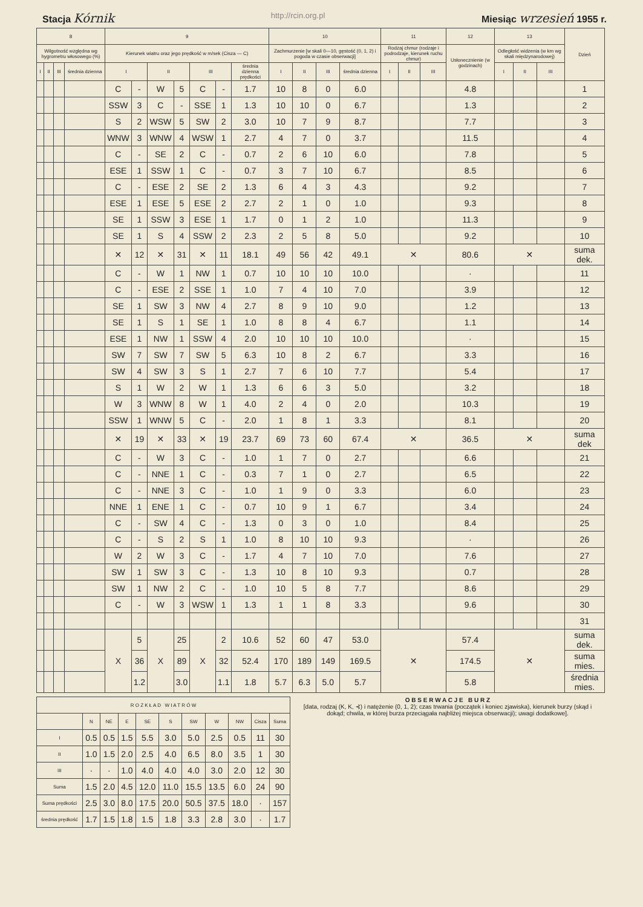Stacja Kórnik http://rcin.org.pl Miesiąc wrzesień 1955 r.
| 8 | | | | 9 | | | | | | | 10 | | | | 11 | | | 12 | 13 | | | Dzień |
| --- | --- | --- | --- | --- | --- | --- | --- | --- | --- | --- | --- | --- | --- | --- | --- | --- | --- | --- | --- | --- | --- | --- |
| Wilgotność względna wg hygrometru włosowego (%) | | | | Kierunek wiatru oraz jego prędkość w m/sek (Cisza — C) | | | | | | | Zachmurzenie [w skali 0—10, gęstość (0, 1, 2) i pogoda w czasie obserwacji] | | | | Rodzaj chmur (rodzaje i podrodzaje, kierunek ruchu chmur) | | | Usłonecznienie (w godzinach) | Odległość widzenia (w km wg skali międzynarodowej) | | | |
| I | II | III | średnia dzienna | I | | II | | III | | średnia dzienna prędkości | I | II | III | średnia dzienna | I | II | III | | I | II | III | |
| | | | | C | - | W | 5 | C | - | 1.7 | 10 | 8 | 0 | 6.0 | | | | 4.8 | | | | 1 |
| | | | | SSW | 3 | C | - | SSE | 1 | 1.3 | 10 | 10 | 0 | 6.7 | | | | 1.3 | | | | 2 |
| | | | | S | 2 | WSW | 5 | SW | 2 | 3.0 | 10 | 7 | 9 | 8.7 | | | | 7.7 | | | | 3 |
| | | | | WNW | 3 | WNW | 4 | WSW | 1 | 2.7 | 4 | 7 | 0 | 3.7 | | | | 11.5 | | | | 4 |
| | | | | C | - | SE | 2 | C | - | 0.7 | 2 | 6 | 10 | 6.0 | | | | 7.8 | | | | 5 |
| | | | | ESE | 1 | SSW | 1 | C | - | 0.7 | 3 | 7 | 10 | 6.7 | | | | 8.5 | | | | 6 |
| | | | | C | - | ESE | 2 | SE | 2 | 1.3 | 6 | 4 | 3 | 4.3 | | | | 9.2 | | | | 7 |
| | | | | ESE | 1 | ESE | 5 | ESE | 2 | 2.7 | 2 | 1 | 0 | 1.0 | | | | 9.3 | | | | 8 |
| | | | | SE | 1 | SSW | 3 | ESE | 1 | 1.7 | 0 | 1 | 2 | 1.0 | | | | 11.3 | | | | 9 |
| | | | | SE | 1 | S | 4 | SSW | 2 | 2.3 | 2 | 5 | 8 | 5.0 | | | | 9.2 | | | | 10 |
| | | | | ✕ | 12 | ✕ | 31 | ✕ | 11 | 18.1 | 49 | 56 | 42 | 49.1 | ✕ | | | 80.6 | ✕ | | | suma dek. |
| | | | | C | - | W | 1 | NW | 1 | 0.7 | 10 | 10 | 10 | 10.0 | | | | · | | | | 11 |
| | | | | C | - | ESE | 2 | SSE | 1 | 1.0 | 7 | 4 | 10 | 7.0 | | | | 3.9 | | | | 12 |
| | | | | SE | 1 | SW | 3 | NW | 4 | 2.7 | 8 | 9 | 10 | 9.0 | | | | 1.2 | | | | 13 |
| | | | | SE | 1 | S | 1 | SE | 1 | 1.0 | 8 | 8 | 4 | 6.7 | | | | 1.1 | | | | 14 |
| | | | | ESE | 1 | NW | 1 | SSW | 4 | 2.0 | 10 | 10 | 10 | 10.0 | | | | · | | | | 15 |
| | | | | SW | 7 | SW | 7 | SW | 5 | 6.3 | 10 | 8 | 2 | 6.7 | | | | 3.3 | | | | 16 |
| | | | | SW | 4 | SW | 3 | S | 1 | 2.7 | 7 | 6 | 10 | 7.7 | | | | 5.4 | | | | 17 |
| | | | | S | 1 | W | 2 | W | 1 | 1.3 | 6 | 6 | 3 | 5.0 | | | | 3.2 | | | | 18 |
| | | | | W | 3 | WNW | 8 | W | 1 | 4.0 | 2 | 4 | 0 | 2.0 | | | | 10.3 | | | | 19 |
| | | | | SSW | 1 | WNW | 5 | C | - | 2.0 | 1 | 8 | 1 | 3.3 | | | | 8.1 | | | | 20 |
| | | | | ✕ | 19 | ✕ | 33 | ✕ | 19 | 23.7 | 69 | 73 | 60 | 67.4 | ✕ | | | 36.5 | ✕ | | | suma dek |
| | | | | C | - | W | 3 | C | - | 1.0 | 1 | 7 | 0 | 2.7 | | | | 6.6 | | | | 21 |
| | | | | C | - | NNE | 1 | C | - | 0.3 | 7 | 1 | 0 | 2.7 | | | | 6.5 | | | | 22 |
| | | | | C | - | NNE | 3 | C | - | 1.0 | 1 | 9 | 0 | 3.3 | | | | 6.0 | | | | 23 |
| | | | | NNE | 1 | ENE | 1 | C | - | 0.7 | 10 | 9 | 1 | 6.7 | | | | 3.4 | | | | 24 |
| | | | | C | - | SW | 4 | C | - | 1.3 | 0 | 3 | 0 | 1.0 | | | | 8.4 | | | | 25 |
| | | | | C | - | S | 2 | S | 1 | 1.0 | 8 | 10 | 10 | 9.3 | | | | · | | | | 26 |
| | | | | W | 2 | W | 3 | C | - | 1.7 | 4 | 7 | 10 | 7.0 | | | | 7.6 | | | | 27 |
| | | | | SW | 1 | SW | 3 | C | - | 1.3 | 10 | 8 | 10 | 9.3 | | | | 0.7 | | | | 28 |
| | | | | SW | 1 | NW | 2 | C | - | 1.0 | 10 | 5 | 8 | 7.7 | | | | 8.6 | | | | 29 |
| | | | | C | - | W | 3 | WSW | 1 | 1.3 | 1 | 1 | 8 | 3.3 | | | | 9.6 | | | | 30 |
| | | | | | | | | | | | | | | | | | | | | | | 31 |
| | | | | X | 5 | X | 25 | X | 2 | 10.6 | 52 | 60 | 47 | 53.0 | ✕ | | | 57.4 | ✕ | | | suma dek. |
| | | | | | 36 | | 89 | | 32 | 52.4 | 170 | 189 | 149 | 169.5 | | | | 174.5 | | | | suma mies. |
| | | | | | 1.2 | | 3.0 | | 1.1 | 1.8 | 5.7 | 6.3 | 5.0 | 5.7 | | | | 5.8 | | | | średnia mies. |
| R O Z K Ł A D W I A T R Ó W | | | | | | | | | | |
| --- | --- | --- | --- | --- | --- | --- | --- | --- | --- | --- |
| | N | NE | E | SE | S | SW | W | NW | Cisza | Suma |
| I | 0.5 | 0.5 | 1.5 | 5.5 | 3.0 | 5.0 | 2.5 | 0.5 | 11 | 30 |
| II | 1.0 | 1.5 | 2.0 | 2.5 | 4.0 | 6.5 | 8.0 | 3.5 | 1 | 30 |
| III | · | · | 1.0 | 4.0 | 4.0 | 4.0 | 3.0 | 2.0 | 12 | 30 |
| Suma | 1.5 | 2.0 | 4.5 | 12.0 | 11.0 | 15.5 | 13.5 | 6.0 | 24 | 90 |
| Suma prędkości | 2.5 | 3.0 | 8.0 | 17.5 | 20.0 | 50.5 | 37.5 | 18.0 | · | 157 |
| średnia prędkość | 1.7 | 1.5 | 1.8 | 1.5 | 1.8 | 3.3 | 2.8 | 3.0 | · | 1.7 |
O B S E R W A C J E B U R Z
[data, rodzaj (K, K, ⊰) i natężenie (0, 1, 2); czas trwania (początek i koniec zjawiska), kierunek burzy (skąd i dokąd; chwila, w której burza przeciągała najbliżej miejsca obserwacji); uwagi dodatkowe].